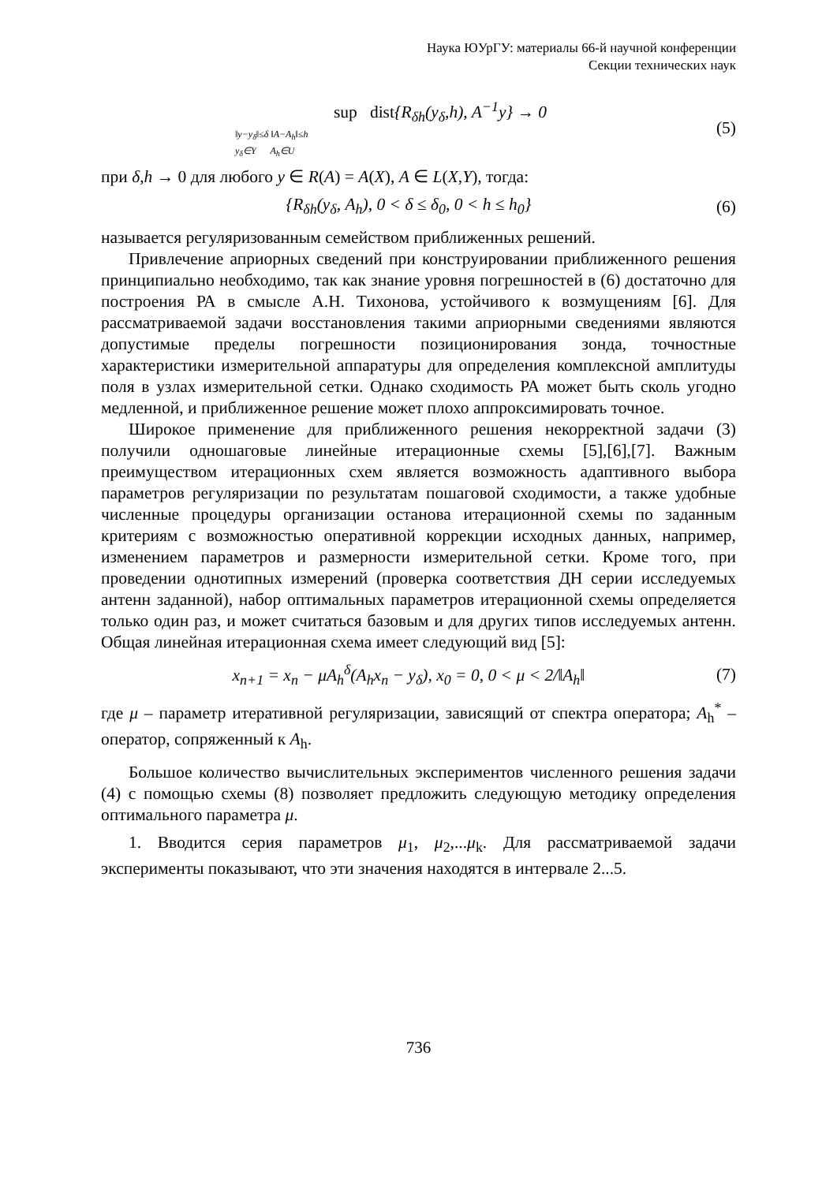Наука ЮУрГУ: материалы 66-й научной конференции
Секции технических наук
sup dist{R<sub>δh</sub>(y<sub>δ</sub>,h), A<sup>−1</sup>y} → 0
‖y−y<sub>δ</sub>‖≤δ ‖A−A<sub>h</sub>‖≤h
y<sub>δ</sub>∈Y A<sub>h</sub>∈U
(5)
при δ,h → 0 для любого y ∈ R(A) = A(X), A ∈ L(X,Y), тогда:
{R<sub>δh</sub>(y<sub>δ</sub>, A<sub>h</sub>), 0 < δ ≤ δ<sub>0</sub>, 0 < h ≤ h<sub>0</sub>}
(6)
называется регуляризованным семейством приближенных решений.
Привлечение априорных сведений при конструировании приближенного решения принципиально необходимо, так как знание уровня погрешностей в (6) достаточно для построения РА в смысле А.Н. Тихонова, устойчивого к возмущениям [6]. Для рассматриваемой задачи восстановления такими априорными сведениями являются допустимые пределы погрешности позиционирования зонда, точностные характеристики измерительной аппаратуры для определения комплексной амплитуды поля в узлах измерительной сетки. Однако сходимость РА может быть сколь угодно медленной, и приближенное решение может плохо аппроксимировать точное.
Широкое применение для приближенного решения некорректной задачи (3) получили одношаговые линейные итерационные схемы [5],[6],[7]. Важным преимуществом итерационных схем является возможность адаптивного выбора параметров регуляризации по результатам пошаговой сходимости, а также удобные численные процедуры организации останова итерационной схемы по заданным критериям с возможностью оперативной коррекции исходных данных, например, изменением параметров и размерности измерительной сетки. Кроме того, при проведении однотипных измерений (проверка соответствия ДН серии исследуемых антенн заданной), набор оптимальных параметров итерационной схемы определяется только один раз, и может считаться базовым и для других типов исследуемых антенн. Общая линейная итерационная схема имеет следующий вид [5]:
x<sub>n+1</sub> = x<sub>n</sub> − μA<sub>h</sub><sup>δ</sup>(A<sub>h</sub>x<sub>n</sub> − y<sub>δ</sub>), x<sub>0</sub> = 0, 0 < μ < 2/‖A<sub>h</sub>‖
(7)
где μ – параметр итеративной регуляризации, зависящий от спектра оператора; A<sub>h</sub><sup>*</sup> – оператор, сопряженный к A<sub>h</sub>.
Большое количество вычислительных экспериментов численного решения задачи (4) с помощью схемы (8) позволяет предложить следующую методику определения оптимального параметра μ.
1. Вводится серия параметров μ<sub>1</sub>, μ<sub>2</sub>,...μ<sub>k</sub>. Для рассматриваемой задачи эксперименты показывают, что эти значения находятся в интервале 2...5.
736